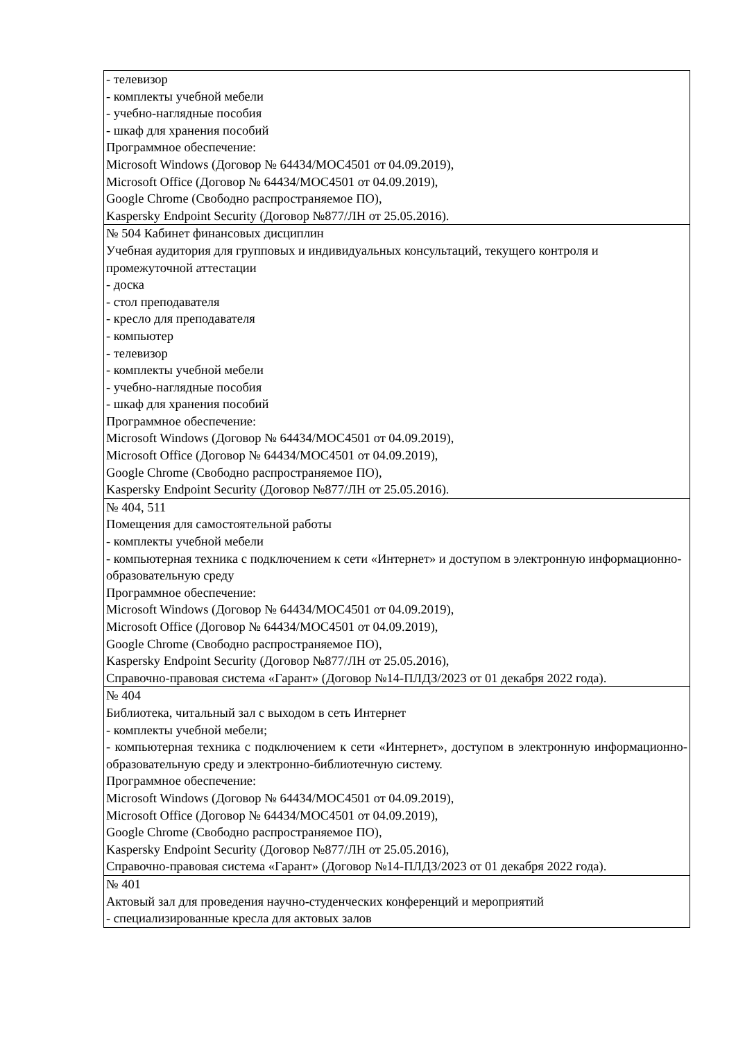| - телевизор - комплекты учебной мебели - учебно-наглядные пособия - шкаф для хранения пособий Программное обеспечение: Microsoft Windows (Договор № 64434/MOC4501 от 04.09.2019), Microsoft Office (Договор № 64434/MOC4501 от 04.09.2019), Google Chrome (Свободно распространяемое ПО), Kaspersky Endpoint Security (Договор №877/ЛН от 25.05.2016). |
| № 504 Кабинет финансовых дисциплин Учебная аудитория для групповых и индивидуальных консультаций, текущего контроля и промежуточной аттестации - доска - стол преподавателя - кресло для преподавателя - компьютер - телевизор - комплекты учебной мебели - учебно-наглядные пособия - шкаф для хранения пособий Программное обеспечение: Microsoft Windows (Договор № 64434/MOC4501 от 04.09.2019), Microsoft Office (Договор № 64434/MOC4501 от 04.09.2019), Google Chrome (Свободно распространяемое ПО), Kaspersky Endpoint Security (Договор №877/ЛН от 25.05.2016). |
| № 404, 511 Помещения для самостоятельной работы - комплекты учебной мебели - компьютерная техника с подключением к сети «Интернет» и доступом в электронную информационно-образовательную среду Программное обеспечение: Microsoft Windows (Договор № 64434/MOC4501 от 04.09.2019), Microsoft Office (Договор № 64434/MOC4501 от 04.09.2019), Google Chrome (Свободно распространяемое ПО), Kaspersky Endpoint Security (Договор №877/ЛН от 25.05.2016), Справочно-правовая система «Гарант» (Договор №14-ПЛДЗ/2023 от 01 декабря 2022 года). |
| № 404 Библиотека, читальный зал с выходом в сеть Интернет - комплекты учебной мебели; - компьютерная техника с подключением к сети «Интернет», доступом в электронную информационно-образовательную среду и электронно-библиотечную систему. Программное обеспечение: Microsoft Windows (Договор № 64434/MOC4501 от 04.09.2019), Microsoft Office (Договор № 64434/MOC4501 от 04.09.2019), Google Chrome (Свободно распространяемое ПО), Kaspersky Endpoint Security (Договор №877/ЛН от 25.05.2016), Справочно-правовая система «Гарант» (Договор №14-ПЛДЗ/2023 от 01 декабря 2022 года). |
| № 401 Актовый зал для проведения научно-студенческих конференций и мероприятий - специализированные кресла для актовых залов |